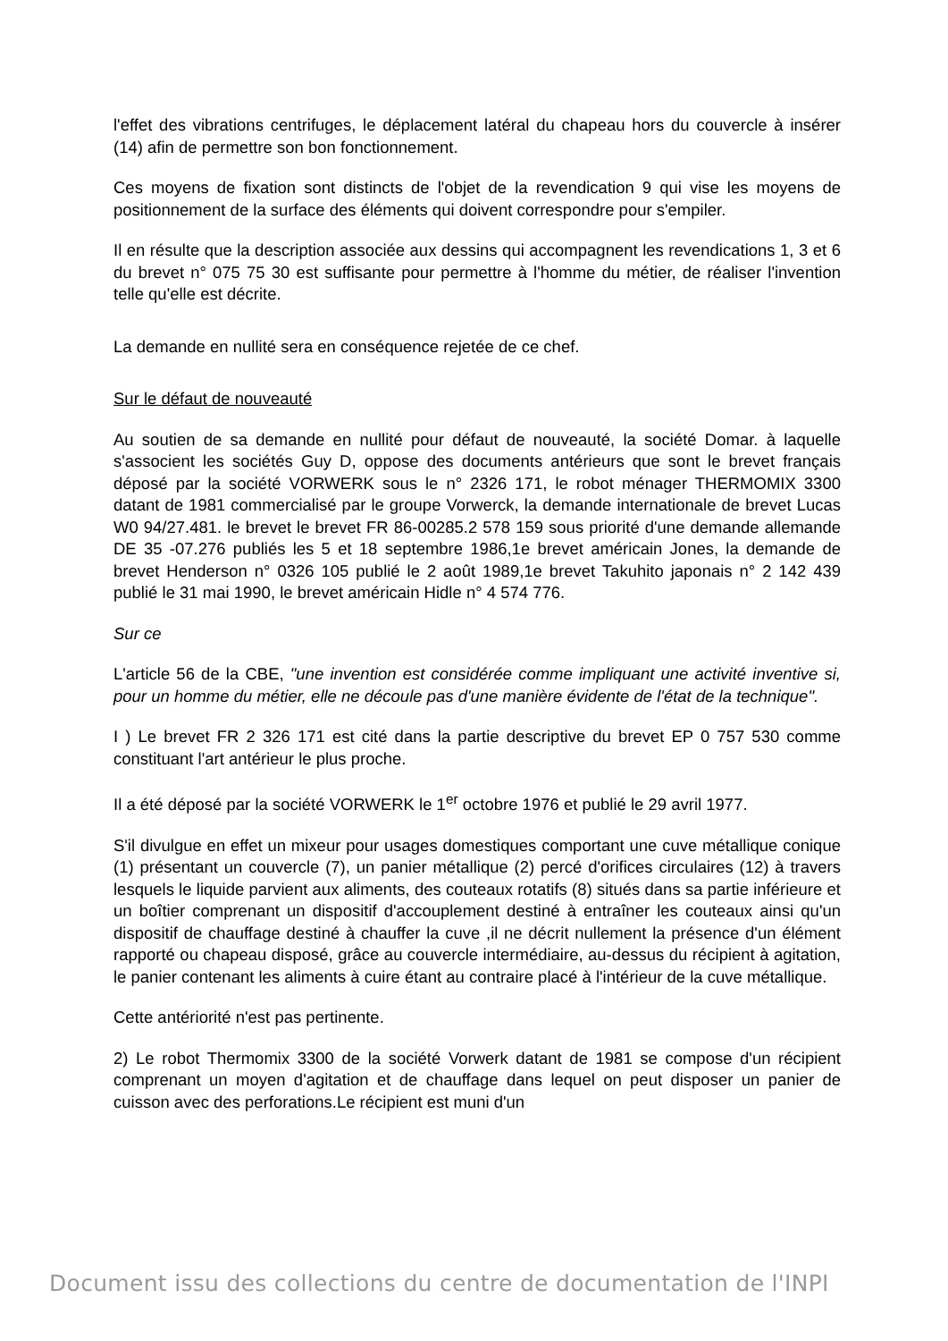l'effet des vibrations centrifuges, le déplacement latéral du chapeau hors du couvercle à insérer (14) afin de permettre son bon fonctionnement.
Ces moyens de fixation sont distincts de l'objet de la revendication 9 qui vise les moyens de positionnement de la surface des éléments qui doivent correspondre pour s'empiler.
Il en résulte que la description associée aux dessins qui accompagnent les revendications 1, 3 et 6 du brevet n° 075 75 30 est suffisante pour permettre à l'homme du métier, de réaliser l'invention telle qu'elle est décrite.
La demande en nullité sera en conséquence rejetée de ce chef.
Sur le défaut de nouveauté
Au soutien de sa demande en nullité pour défaut de nouveauté, la société Domar. à laquelle s'associent les sociétés Guy D, oppose des documents antérieurs que sont le brevet français déposé par la société VORWERK sous le n° 2326 171, le robot ménager THERMOMIX 3300 datant de 1981 commercialisé par le groupe Vorwerck, la demande internationale de brevet Lucas W0 94/27.481. le brevet le brevet FR 86-00285.2 578 159 sous priorité d'une demande allemande DE 35 -07.276 publiés les 5 et 18 septembre 1986,1e brevet américain Jones, la demande de brevet Henderson n° 0326 105 publié le 2 août 1989,1e brevet Takuhito japonais n° 2 142 439 publié le 31 mai 1990, le brevet américain Hidle n° 4 574 776.
Sur ce
L'article 56 de la CBE, "une invention est considérée comme impliquant une activité inventive si, pour un homme du métier, elle ne découle pas d'une manière évidente de l'état de la technique".
I ) Le brevet FR 2 326 171 est cité dans la partie descriptive du brevet EP 0 757 530 comme constituant l'art antérieur le plus proche.
Il a été déposé par la société VORWERK le 1<sup>er</sup> octobre 1976 et publié le 29 avril 1977.
S'il divulgue en effet un mixeur pour usages domestiques comportant une cuve métallique conique (1) présentant un couvercle (7), un panier métallique (2) percé d'orifices circulaires (12) à travers lesquels le liquide parvient aux aliments, des couteaux rotatifs (8) situés dans sa partie inférieure et un boîtier comprenant un dispositif d'accouplement destiné à entraîner les couteaux ainsi qu'un dispositif de chauffage destiné à chauffer la cuve ,il ne décrit nullement la présence d'un élément rapporté ou chapeau disposé, grâce au couvercle intermédiaire, au-dessus du récipient à agitation, le panier contenant les aliments à cuire étant au contraire placé à l'intérieur de la cuve métallique.
Cette antériorité n'est pas pertinente.
2) Le robot Thermomix 3300 de la société Vorwerk datant de 1981 se compose d'un récipient comprenant un moyen d'agitation et de chauffage dans lequel on peut disposer un panier de cuisson avec des perforations.Le récipient est muni d'un
Document issu des collections du centre de documentation de l'INPI